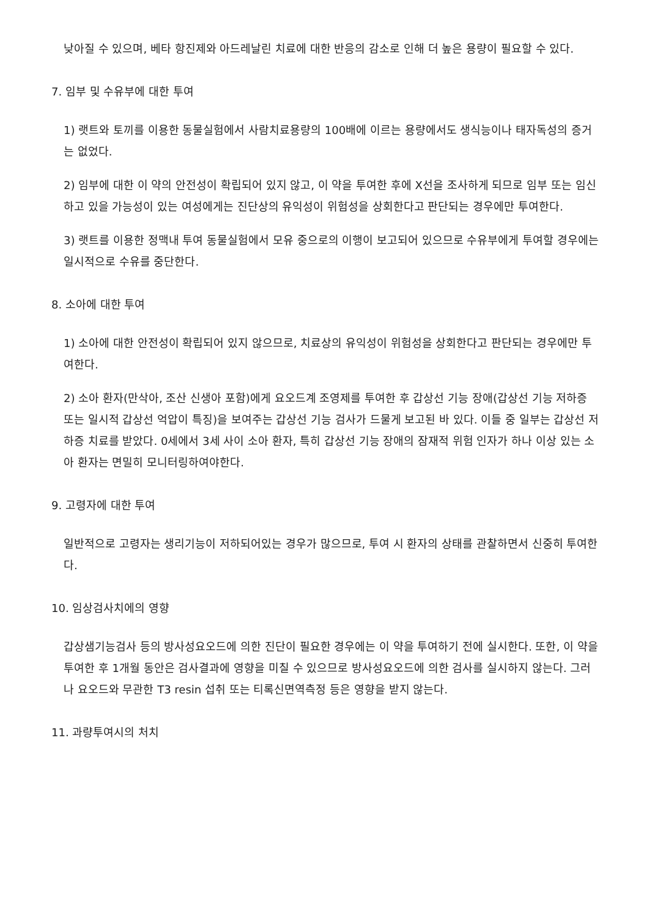낮아질 수 있으며, 베타 항진제와 아드레날린 치료에 대한 반응의 감소로 인해 더 높은 용량이 필요할 수 있다.
7. 임부 및 수유부에 대한 투여
1) 랫트와 토끼를 이용한 동물실험에서 사람치료용량의 100배에 이르는 용량에서도 생식능이나 태자독성의 증거는 없었다.
2) 임부에 대한 이 약의 안전성이 확립되어 있지 않고, 이 약을 투여한 후에 X선을 조사하게 되므로 임부 또는 임신하고 있을 가능성이 있는 여성에게는 진단상의 유익성이 위험성을 상회한다고 판단되는 경우에만 투여한다.
3) 랫트를 이용한 정맥내 투여 동물실험에서 모유 중으로의 이행이 보고되어 있으므로 수유부에게 투여할 경우에는 일시적으로 수유를 중단한다.
8. 소아에 대한 투여
1) 소아에 대한 안전성이 확립되어 있지 않으므로, 치료상의 유익성이 위험성을 상회한다고 판단되는 경우에만 투여한다.
2) 소아 환자(만삭아, 조산 신생아 포함)에게 요오드계 조영제를 투여한 후 갑상선 기능 장애(갑상선 기능 저하증 또는 일시적 갑상선 억압이 특징)을 보여주는 갑상선 기능 검사가 드물게 보고된 바 있다. 이들 중 일부는 갑상선 저하증 치료를 받았다. 0세에서 3세 사이 소아 환자, 특히 갑상선 기능 장애의 잠재적 위험 인자가 하나 이상 있는 소아 환자는 면밀히 모니터링하여야한다.
9. 고령자에 대한 투여
일반적으로 고령자는 생리기능이 저하되어있는 경우가 많으므로, 투여 시 환자의 상태를 관찰하면서 신중히 투여한다.
10. 임상검사치에의 영향
갑상샘기능검사 등의 방사성요오드에 의한 진단이 필요한 경우에는 이 약을 투여하기 전에 실시한다. 또한, 이 약을 투여한 후 1개월 동안은 검사결과에 영향을 미칠 수 있으므로 방사성요오드에 의한 검사를 실시하지 않는다. 그러나 요오드와 무관한 T3 resin 섭취 또는 티록신면역측정 등은 영향을 받지 않는다.
11. 과량투여시의 처치